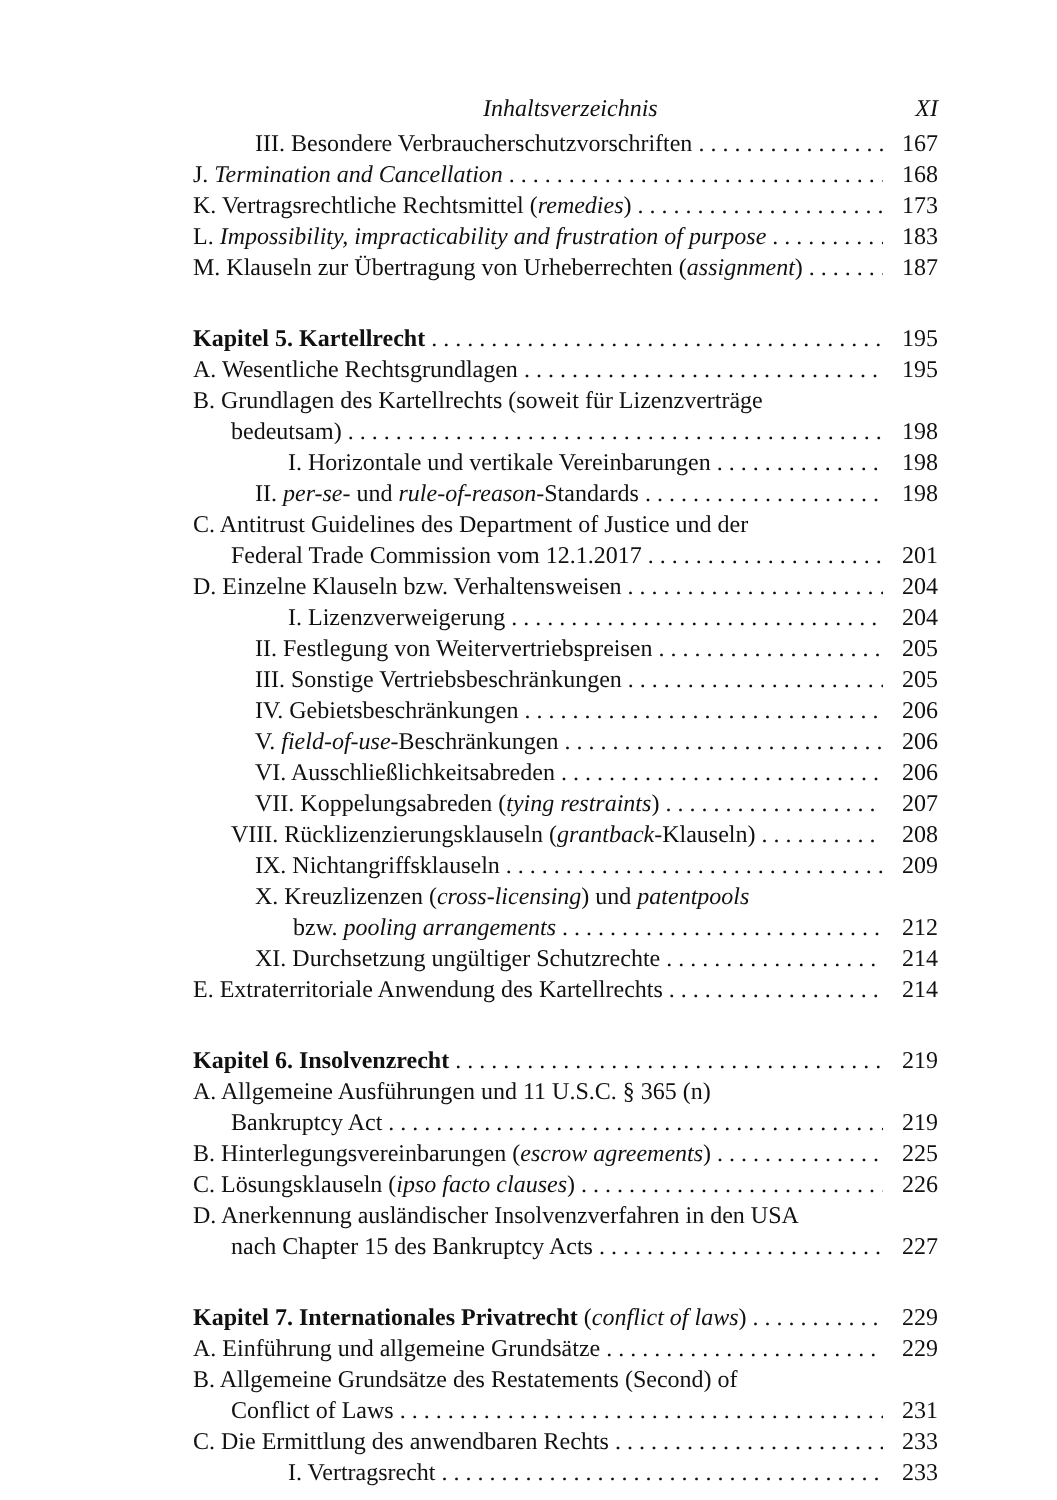Inhaltsverzeichnis XI
III. Besondere Verbraucherschutzvorschriften 167
J. Termination and Cancellation 168
K. Vertragsrechtliche Rechtsmittel (remedies) 173
L. Impossibility, impracticability and frustration of purpose 183
M. Klauseln zur Übertragung von Urheberrechten (assignment) 187
Kapitel 5. Kartellrecht 195
A. Wesentliche Rechtsgrundlagen 195
B. Grundlagen des Kartellrechts (soweit für Lizenzverträge
bedeutsam) 198
I. Horizontale und vertikale Vereinbarungen 198
II. per-se- und rule-of-reason-Standards 198
C. Antitrust Guidelines des Department of Justice und der
Federal Trade Commission vom 12.1.2017 201
D. Einzelne Klauseln bzw. Verhaltensweisen 204
I. Lizenzverweigerung 204
II. Festlegung von Weitervertriebspreisen 205
III. Sonstige Vertriebsbeschränkungen 205
IV. Gebietsbeschränkungen 206
V. field-of-use-Beschränkungen 206
VI. Ausschließlichkeitsabreden 206
VII. Koppelungsabreden (tying restraints) 207
VIII. Rücklizenzierungsklauseln (grantback-Klauseln) 208
IX. Nichtangriffsklauseln 209
X. Kreuzlizenzen (cross-licensing) und patentpools
bzw. pooling arrangements 212
XI. Durchsetzung ungültiger Schutzrechte 214
E. Extraterritoriale Anwendung des Kartellrechts 214
Kapitel 6. Insolvenzrecht 219
A. Allgemeine Ausführungen und 11 U.S.C. § 365 (n)
Bankruptcy Act 219
B. Hinterlegungsvereinbarungen (escrow agreements) 225
C. Lösungsklauseln (ipso facto clauses) 226
D. Anerkennung ausländischer Insolvenzverfahren in den USA
nach Chapter 15 des Bankruptcy Acts 227
Kapitel 7. Internationales Privatrecht (conflict of laws) 229
A. Einführung und allgemeine Grundsätze 229
B. Allgemeine Grundsätze des Restatements (Second) of
Conflict of Laws 231
C. Die Ermittlung des anwendbaren Rechts 233
I. Vertragsrecht 233